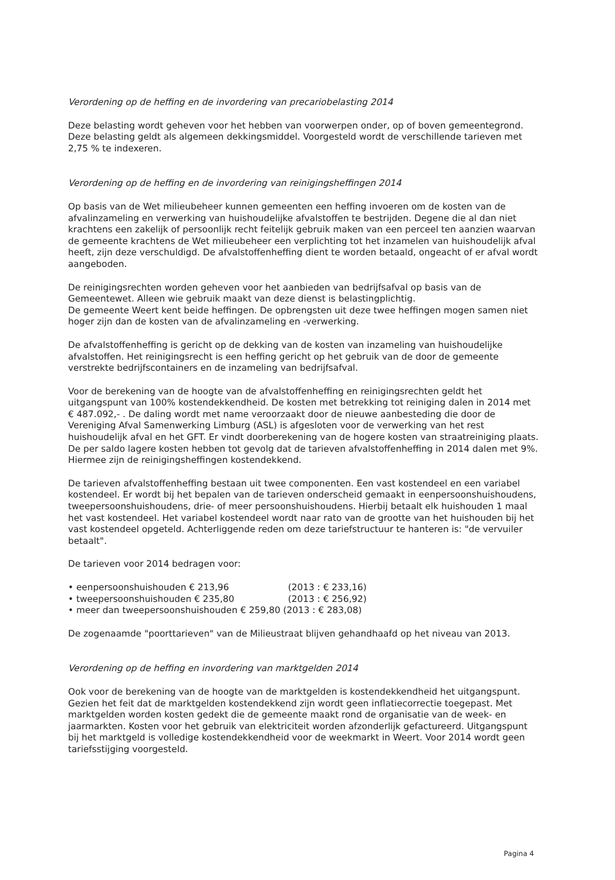Verordening op de heffing en de invordering van precariobelasting 2014
Deze belasting wordt geheven voor het hebben van voorwerpen onder, op of boven gemeentegrond. Deze belasting geldt als algemeen dekkingsmiddel. Voorgesteld wordt de verschillende tarieven met 2,75 % te indexeren.
Verordening op de heffing en de invordering van reinigingsheffingen 2014
Op basis van de Wet milieubeheer kunnen gemeenten een heffing invoeren om de kosten van de afvalinzameling en verwerking van huishoudelijke afvalstoffen te bestrijden. Degene die al dan niet krachtens een zakelijk of persoonlijk recht feitelijk gebruik maken van een perceel ten aanzien waarvan de gemeente krachtens de Wet milieubeheer een verplichting tot het inzamelen van huishoudelijk afval heeft, zijn deze verschuldigd. De afvalstoffenheffing dient te worden betaald, ongeacht of er afval wordt aangeboden.
De reinigingsrechten worden geheven voor het aanbieden van bedrijfsafval op basis van de Gemeentewet. Alleen wie gebruik maakt van deze dienst is belastingplichtig.
De gemeente Weert kent beide heffingen. De opbrengsten uit deze twee heffingen mogen samen niet hoger zijn dan de kosten van de afvalinzameling en -verwerking.
De afvalstoffenheffing is gericht op de dekking van de kosten van inzameling van huishoudelijke afvalstoffen. Het reinigingsrecht is een heffing gericht op het gebruik van de door de gemeente verstrekte bedrijfscontainers en de inzameling van bedrijfsafval.
Voor de berekening van de hoogte van de afvalstoffenheffing en reinigingsrechten geldt het uitgangspunt van 100% kostendekkendheid. De kosten met betrekking tot reiniging dalen in 2014 met € 487.092,- . De daling wordt met name veroorzaakt door de nieuwe aanbesteding die door de Vereniging Afval Samenwerking Limburg (ASL) is afgesloten voor de verwerking van het rest huishoudelijk afval en het GFT. Er vindt doorberekening van de hogere kosten van straatreiniging plaats. De per saldo lagere kosten hebben tot gevolg dat de tarieven afvalstoffenheffing in 2014 dalen met 9%. Hiermee zijn de reinigingsheffingen kostendekkend.
De tarieven afvalstoffenheffing bestaan uit twee componenten. Een vast kostendeel en een variabel kostendeel. Er wordt bij het bepalen van de tarieven onderscheid gemaakt in eenpersoonshuishoudens, tweepersoonshuishoudens, drie- of meer persoonshuishoudens. Hierbij betaalt elk huishouden 1 maal het vast kostendeel. Het variabel kostendeel wordt naar rato van de grootte van het huishouden bij het vast kostendeel opgeteld. Achterliggende reden om deze tariefstructuur te hanteren is: "de vervuiler betaalt".
De tarieven voor 2014 bedragen voor:
• eenpersoonshuishouden € 213,96 (2013 : € 233,16)
• tweepersoonshuishouden € 235,80 (2013 : € 256,92)
• meer dan tweepersoonshuishouden € 259,80 (2013 : € 283,08)
De zogenaamde "poorttarieven" van de Milieustraat blijven gehandhaafd op het niveau van 2013.
Verordening op de heffing en invordering van marktgelden 2014
Ook voor de berekening van de hoogte van de marktgelden is kostendekkendheid het uitgangspunt. Gezien het feit dat de marktgelden kostendekkend zijn wordt geen inflatiecorrectie toegepast. Met marktgelden worden kosten gedekt die de gemeente maakt rond de organisatie van de week- en jaarmarkten. Kosten voor het gebruik van elektriciteit worden afzonderlijk gefactureerd. Uitgangspunt bij het marktgeld is volledige kostendekkendheid voor de weekmarkt in Weert. Voor 2014 wordt geen tariefsstijging voorgesteld.
Pagina 4